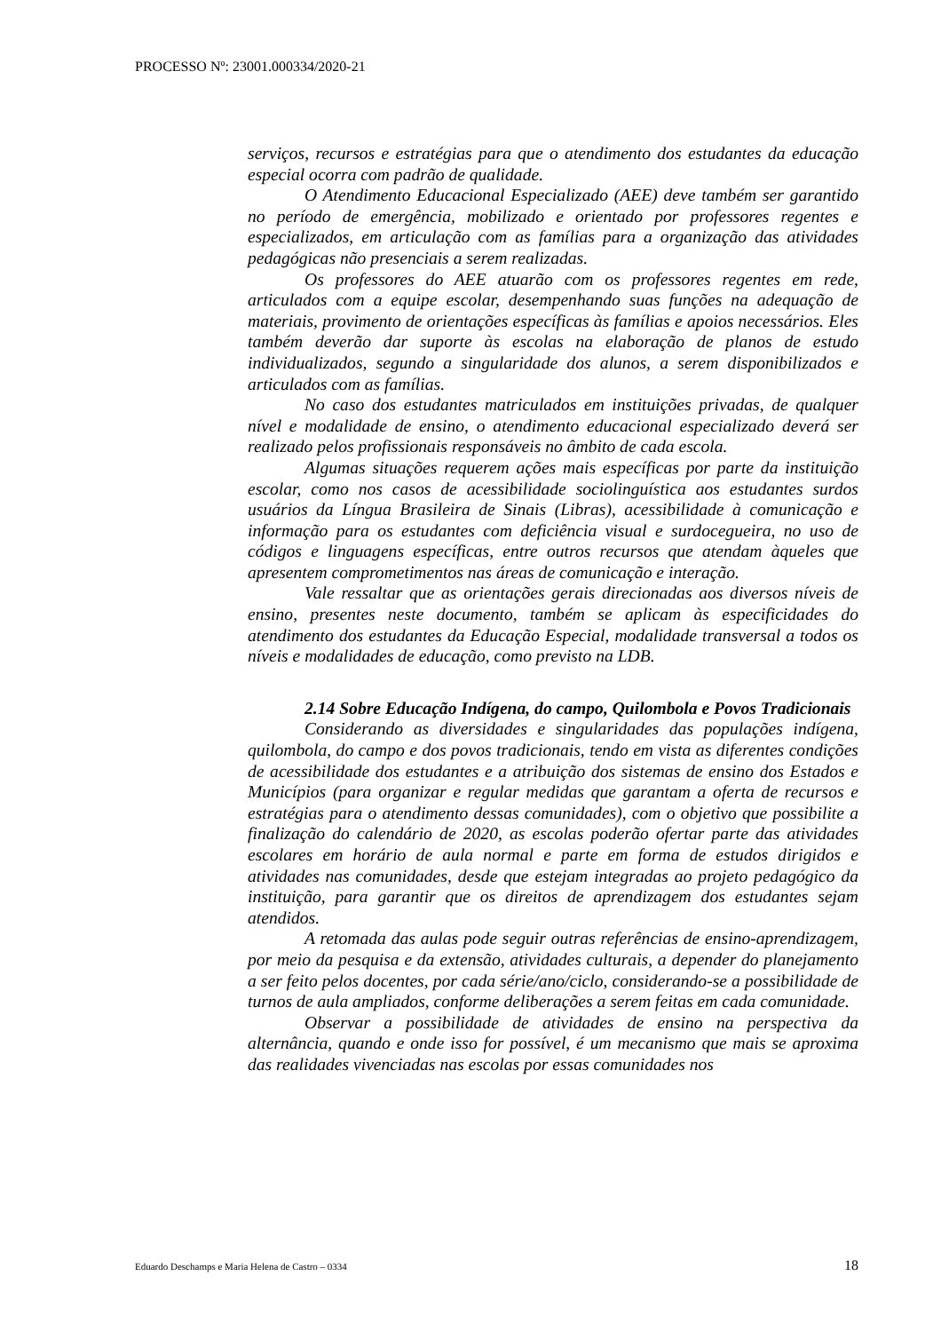PROCESSO Nº: 23001.000334/2020-21
serviços, recursos e estratégias para que o atendimento dos estudantes da educação especial ocorra com padrão de qualidade.
O Atendimento Educacional Especializado (AEE) deve também ser garantido no período de emergência, mobilizado e orientado por professores regentes e especializados, em articulação com as famílias para a organização das atividades pedagógicas não presenciais a serem realizadas.
Os professores do AEE atuarão com os professores regentes em rede, articulados com a equipe escolar, desempenhando suas funções na adequação de materiais, provimento de orientações específicas às famílias e apoios necessários. Eles também deverão dar suporte às escolas na elaboração de planos de estudo individualizados, segundo a singularidade dos alunos, a serem disponibilizados e articulados com as famílias.
No caso dos estudantes matriculados em instituições privadas, de qualquer nível e modalidade de ensino, o atendimento educacional especializado deverá ser realizado pelos profissionais responsáveis no âmbito de cada escola.
Algumas situações requerem ações mais específicas por parte da instituição escolar, como nos casos de acessibilidade sociolinguística aos estudantes surdos usuários da Língua Brasileira de Sinais (Libras), acessibilidade à comunicação e informação para os estudantes com deficiência visual e surdocegueira, no uso de códigos e linguagens específicas, entre outros recursos que atendam àqueles que apresentem comprometimentos nas áreas de comunicação e interação.
Vale ressaltar que as orientações gerais direcionadas aos diversos níveis de ensino, presentes neste documento, também se aplicam às especificidades do atendimento dos estudantes da Educação Especial, modalidade transversal a todos os níveis e modalidades de educação, como previsto na LDB.
2.14 Sobre Educação Indígena, do campo, Quilombola e Povos Tradicionais
Considerando as diversidades e singularidades das populações indígena, quilombola, do campo e dos povos tradicionais, tendo em vista as diferentes condições de acessibilidade dos estudantes e a atribuição dos sistemas de ensino dos Estados e Municípios (para organizar e regular medidas que garantam a oferta de recursos e estratégias para o atendimento dessas comunidades), com o objetivo que possibilite a finalização do calendário de 2020, as escolas poderão ofertar parte das atividades escolares em horário de aula normal e parte em forma de estudos dirigidos e atividades nas comunidades, desde que estejam integradas ao projeto pedagógico da instituição, para garantir que os direitos de aprendizagem dos estudantes sejam atendidos.
A retomada das aulas pode seguir outras referências de ensino-aprendizagem, por meio da pesquisa e da extensão, atividades culturais, a depender do planejamento a ser feito pelos docentes, por cada série/ano/ciclo, considerando-se a possibilidade de turnos de aula ampliados, conforme deliberações a serem feitas em cada comunidade.
Observar a possibilidade de atividades de ensino na perspectiva da alternância, quando e onde isso for possível, é um mecanismo que mais se aproxima das realidades vivenciadas nas escolas por essas comunidades nos
Eduardo Deschamps e Maria Helena de Castro – 0334 18